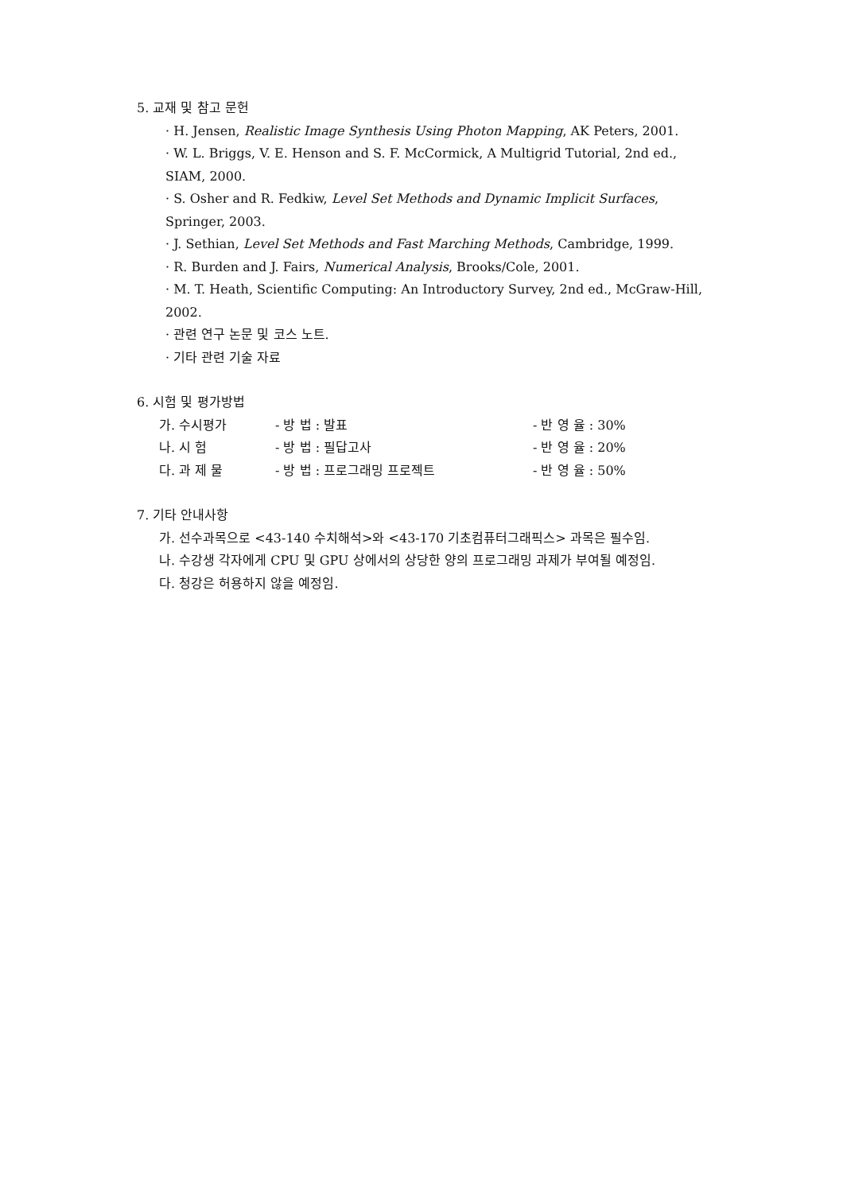5. 교재 및 참고 문헌
· H. Jensen, Realistic Image Synthesis Using Photon Mapping, AK Peters, 2001.
· W. L. Briggs, V. E. Henson and S. F. McCormick, A Multigrid Tutorial, 2nd ed., SIAM, 2000.
· S. Osher and R. Fedkiw, Level Set Methods and Dynamic Implicit Surfaces, Springer, 2003.
· J. Sethian, Level Set Methods and Fast Marching Methods, Cambridge, 1999.
· R. Burden and J. Fairs, Numerical Analysis, Brooks/Cole, 2001.
· M. T. Heath, Scientific Computing: An Introductory Survey, 2nd ed., McGraw-Hill, 2002.
· 관련 연구 논문 및 코스 노트.
· 기타 관련 기술 자료
6. 시험 및 평가방법
| 가. 수시평가 | - 방 법 : 발표 | - 반 영 율 : 30% |
| 나. 시 험 | - 방 법 : 필답고사 | - 반 영 율 : 20% |
| 다. 과 제 물 | - 방 법 : 프로그래밍 프로젝트 | - 반 영 율 : 50% |
7. 기타 안내사항
가. 선수과목으로 <43-140 수치해석>와 <43-170 기초컴퓨터그래픽스> 과목은 필수임.
나. 수강생 각자에게 CPU 및 GPU 상에서의 상당한 양의 프로그래밍 과제가 부여될 예정임.
다. 청강은 허용하지 않을 예정임.